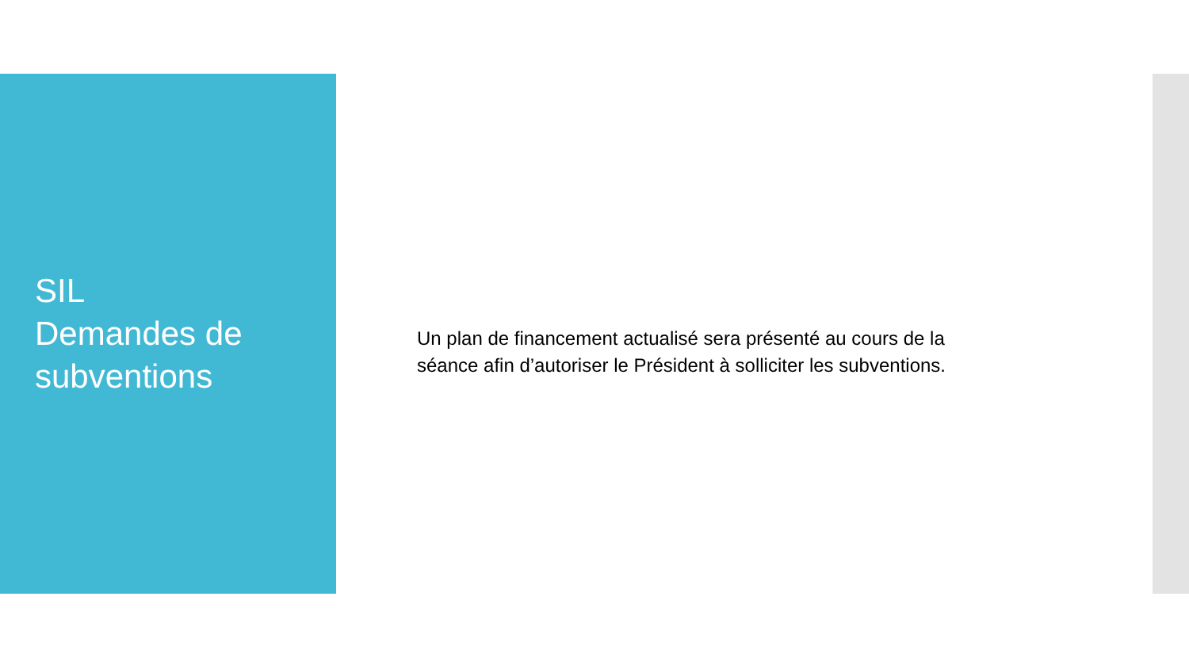SIL
Demandes de subventions
Un plan de financement actualisé sera présenté au cours de la séance afin d’autoriser le Président à solliciter les subventions.